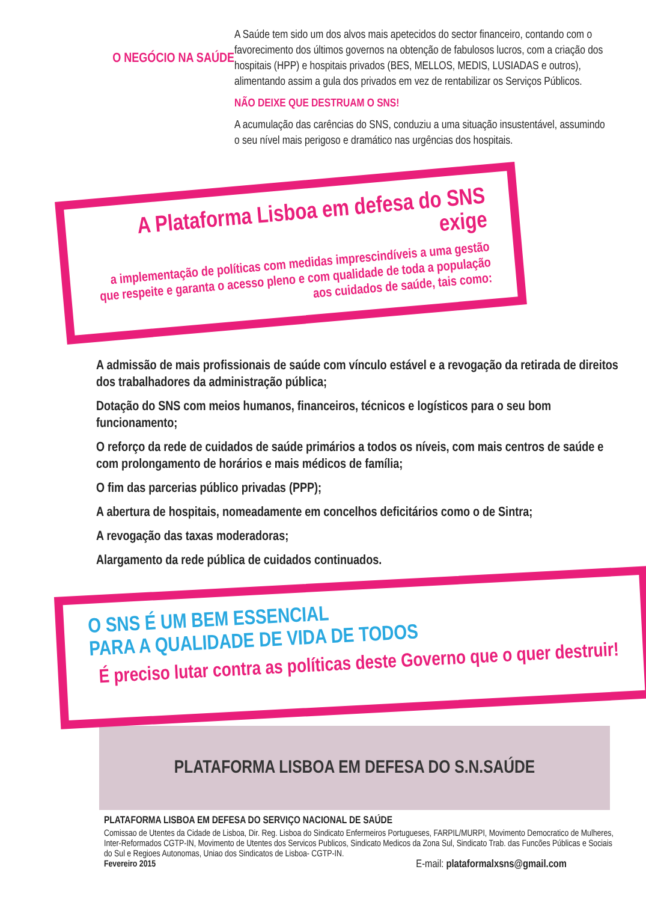O NEGÓCIO NA SAÚDE
A Saúde tem sido um dos alvos mais apetecidos do sector financeiro, contando com o favorecimento dos últimos governos na obtenção de fabulosos lucros, com a criação dos hospitais (HPP) e hospitais privados (BES, MELLOS, MEDIS, LUSIADAS e outros), alimentando assim a gula dos privados em vez de rentabilizar os Serviços Públicos.
NÃO DEIXE QUE DESTRUAM O SNS!
A acumulação das carências do SNS, conduziu a uma situação insustentável, assumindo o seu nível mais perigoso e dramático nas urgências dos hospitais.
A Plataforma Lisboa em defesa do SNS exige
a implementação de políticas com medidas imprescindíveis a uma gestão que respeite e garanta o acesso pleno e com qualidade de toda a população aos cuidados de saúde, tais como:
A admissão de mais profissionais de saúde com vínculo estável e a revogação da retirada de direitos dos trabalhadores da administração pública;
Dotação do SNS com meios humanos, financeiros, técnicos e logísticos para o seu bom funcionamento;
O reforço da rede de cuidados de saúde primários a todos os níveis, com mais centros de saúde e com prolongamento de horários e mais médicos de família;
O fim das parcerias público privadas (PPP);
A abertura de hospitais, nomeadamente em concelhos deficitários como o de Sintra;
A revogação das taxas moderadoras;
Alargamento da rede pública de cuidados continuados.
O SNS É UM BEM ESSENCIAL
PARA A QUALIDADE DE VIDA DE TODOS
É preciso lutar contra as políticas deste Governo que o quer destruir!
PLATAFORMA LISBOA EM DEFESA DO S.N.SAÚDE
PLATAFORMA LISBOA EM DEFESA DO SERVIÇO NACIONAL DE SAÚDE
Comissao de Utentes da Cidade de Lisboa, Dir. Reg. Lisboa do Sindicato Enfermeiros Portugueses, FARPIL/MURPI, Movimento Democratico de Mulheres, Inter-Reformados CGTP-IN, Movimento de Utentes dos Servicos Publicos, Sindicato Medicos da Zona Sul, Sindicato Trab. das Funcões Públicas e Sociais do Sul e Regioes Autonomas, Uniao dos Sindicatos de Lisboa- CGTP-IN.
Fevereiro 2015 E-mail: plataformalxsns@gmail.com